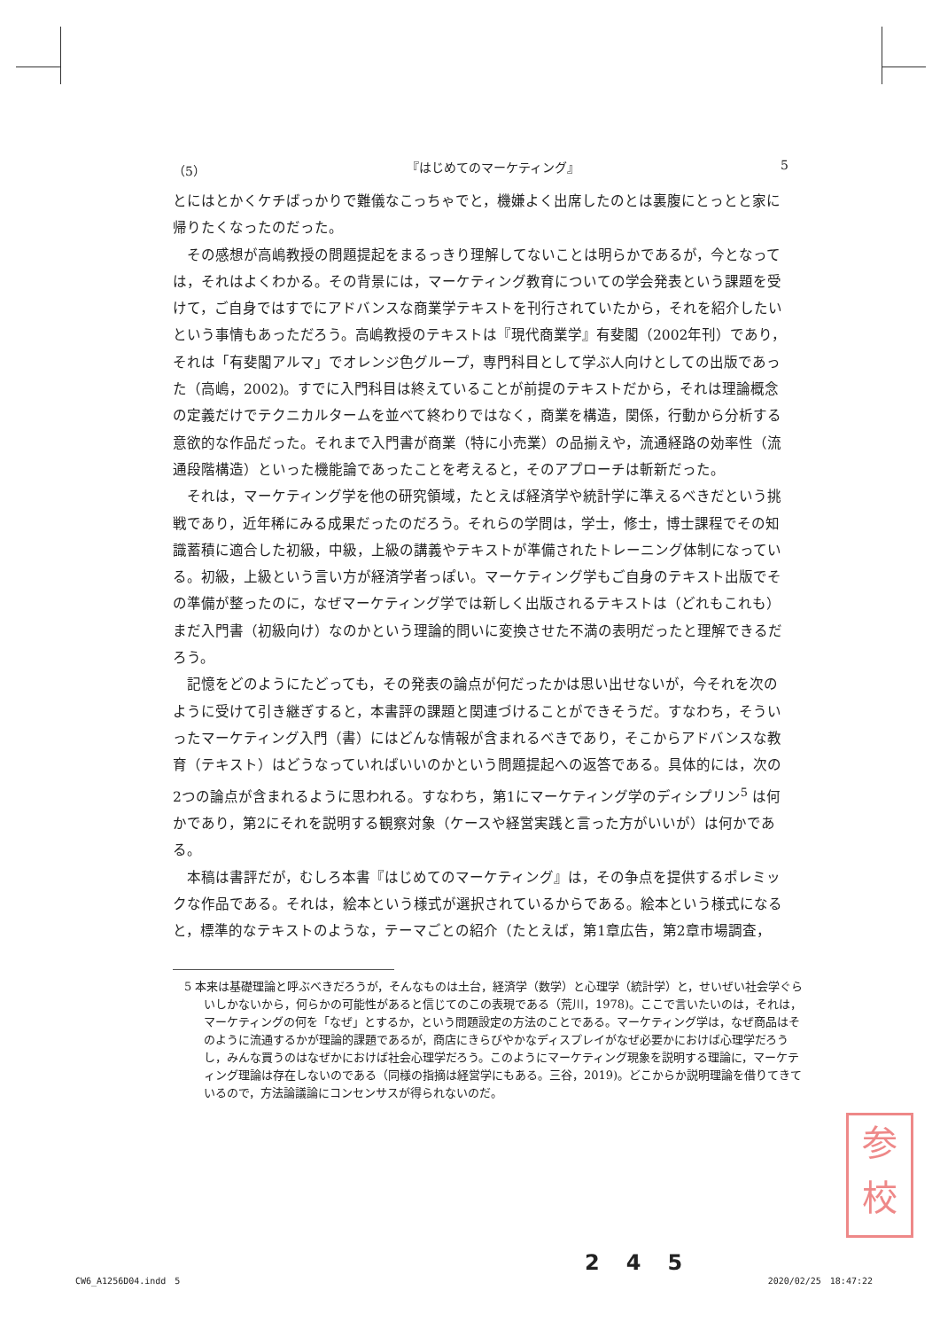（5） 『はじめてのマーケティング』 5
とにはとかくケチばっかりで難儀なこっちゃでと，機嫌よく出席したのとは裏腹にとっとと家に帰りたくなったのだった。
その感想が高嶋教授の問題提起をまるっきり理解してないことは明らかであるが，今となっては，それはよくわかる。その背景には，マーケティング教育についての学会発表という課題を受けて，ご自身ではすでにアドバンスな商業学テキストを刊行されていたから，それを紹介したいという事情もあっただろう。高嶋教授のテキストは『現代商業学』有斐閣（2002年刊）であり，それは「有斐閣アルマ」でオレンジ色グループ，専門科目として学ぶ人向けとしての出版であった（高嶋，2002)。すでに入門科目は終えていることが前提のテキストだから，それは理論概念の定義だけでテクニカルタームを並べて終わりではなく，商業を構造，関係，行動から分析する意欲的な作品だった。それまで入門書が商業（特に小売業）の品揃えや，流通経路の効率性（流通段階構造）といった機能論であったことを考えると，そのアプローチは斬新だった。
それは，マーケティング学を他の研究領域，たとえば経済学や統計学に準えるべきだという挑戦であり，近年稀にみる成果だったのだろう。それらの学問は，学士，修士，博士課程でその知識蓄積に適合した初級，中級，上級の講義やテキストが準備されたトレーニング体制になっている。初級，上級という言い方が経済学者っぽい。マーケティング学もご自身のテキスト出版でその準備が整ったのに，なぜマーケティング学では新しく出版されるテキストは（どれもこれも）まだ入門書（初級向け）なのかという理論的問いに変換させた不満の表明だったと理解できるだろう。
記憶をどのようにたどっても，その発表の論点が何だったかは思い出せないが，今それを次のように受けて引き継ぎすると，本書評の課題と関連づけることができそうだ。すなわち，そういったマーケティング入門（書）にはどんな情報が含まれるべきであり，そこからアドバンスな教育（テキスト）はどうなっていればいいのかという問題提起への返答である。具体的には，次の2つの論点が含まれるように思われる。すなわち，第1にマーケティング学のディシプリン<sup>5</sup> は何かであり，第2にそれを説明する観察対象（ケースや経営実践と言った方がいいが）は何かである。
本稿は書評だが，むしろ本書『はじめてのマーケティング』は，その争点を提供するポレミックな作品である。それは，絵本という様式が選択されているからである。絵本という様式になると，標準的なテキストのような，テーマごとの紹介（たとえば，第1章広告，第2章市場調査，
5 本来は基礎理論と呼ぶべきだろうが，そんなものは土台，経済学（数学）と心理学（統計学）と，せいぜい社会学ぐらいしかないから，何らかの可能性があると信じてのこの表現である（荒川，1978)。ここで言いたいのは，それは，マーケティングの何を「なぜ」とするか，という問題設定の方法のことである。マーケティング学は，なぜ商品はそのように流通するかが理論的課題であるが，商店にきらびやかなディスプレイがなぜ必要かにおけば心理学だろうし，みんな買うのはなぜかにおけば社会心理学だろう。このようにマーケティング現象を説明する理論に，マーケティング理論は存在しないのである（同様の指摘は経営学にもある。三谷，2019)。どこからか説明理論を借りてきているので，方法論議論にコンセンサスが得られないのだ。
参
校
245
CW6_A1256D04.indd　5 2020/02/25　18:47:22